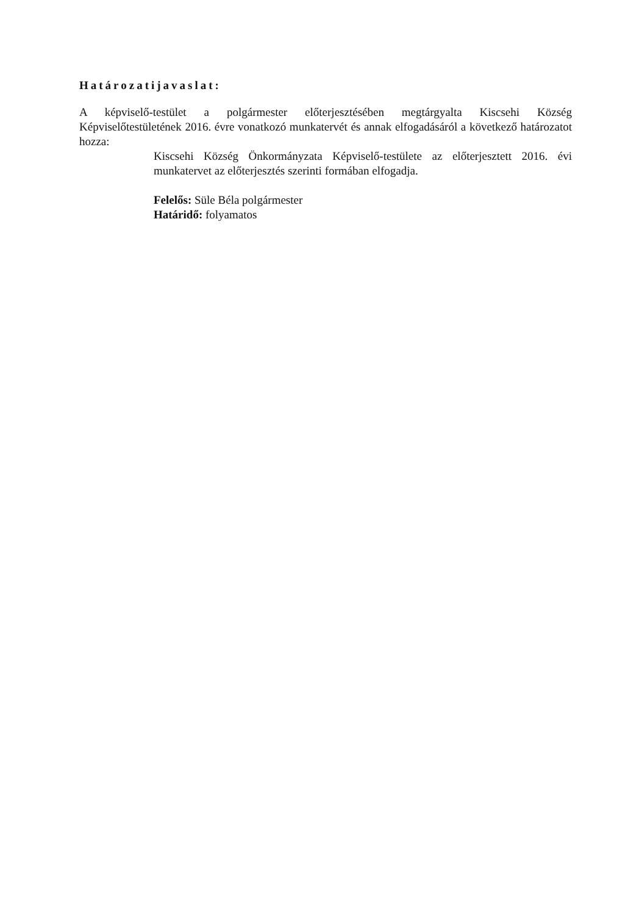Határozatijavaslat:
A képviselő-testület a polgármester előterjesztésében megtárgyalta Kiscsehi Község Képviselőtestületének 2016. évre vonatkozó munkatervét és annak elfogadásáról a következő határozatot hozza:
Kiscsehi Község Önkormányzata Képviselő-testülete az előterjesztett 2016. évi munkatervet az előterjesztés szerinti formában elfogadja.
Felelős: Süle Béla polgármester
Határidő: folyamatos